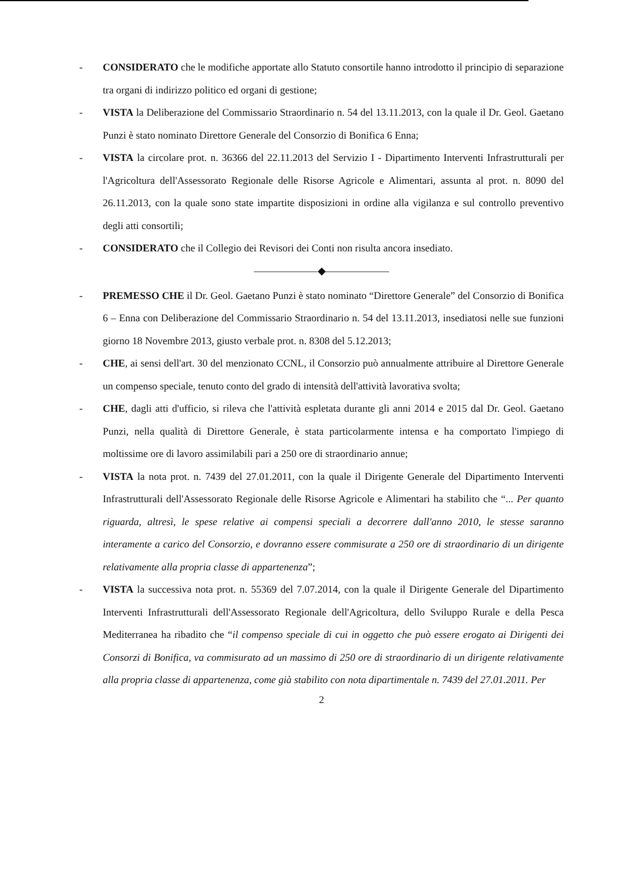- CONSIDERATO che le modifiche apportate allo Statuto consortile hanno introdotto il principio di separazione tra organi di indirizzo politico ed organi di gestione;
- VISTA la Deliberazione del Commissario Straordinario n. 54 del 13.11.2013, con la quale il Dr. Geol. Gaetano Punzi è stato nominato Direttore Generale del Consorzio di Bonifica 6 Enna;
- VISTA la circolare prot. n. 36366 del 22.11.2013 del Servizio I - Dipartimento Interventi Infrastrutturali per l'Agricoltura dell'Assessorato Regionale delle Risorse Agricole e Alimentari, assunta al prot. n. 8090 del 26.11.2013, con la quale sono state impartite disposizioni in ordine alla vigilanza e sul controllo preventivo degli atti consortili;
- CONSIDERATO che il Collegio dei Revisori dei Conti non risulta ancora insediato.
——————◆——————
- PREMESSO CHE il Dr. Geol. Gaetano Punzi è stato nominato “Direttore Generale” del Consorzio di Bonifica 6 – Enna con Deliberazione del Commissario Straordinario n. 54 del 13.11.2013, insediatosi nelle sue funzioni giorno 18 Novembre 2013, giusto verbale prot. n. 8308 del 5.12.2013;
- CHE, ai sensi dell'art. 30 del menzionato CCNL, il Consorzio può annualmente attribuire al Direttore Generale un compenso speciale, tenuto conto del grado di intensità dell'attività lavorativa svolta;
- CHE, dagli atti d'ufficio, si rileva che l'attività espletata durante gli anni 2014 e 2015 dal Dr. Geol. Gaetano Punzi, nella qualità di Direttore Generale, è stata particolarmente intensa e ha comportato l'impiego di moltissime ore di lavoro assimilabili pari a 250 ore di straordinario annue;
- VISTA la nota prot. n. 7439 del 27.01.2011, con la quale il Dirigente Generale del Dipartimento Interventi Infrastrutturali dell'Assessorato Regionale delle Risorse Agricole e Alimentari ha stabilito che “... Per quanto riguarda, altresì, le spese relative ai compensi speciali a decorrere dall'anno 2010, le stesse saranno interamente a carico del Consorzio, e dovranno essere commisurate a 250 ore di straordinario di un dirigente relativamente alla propria classe di appartenenza”;
- VISTA la successiva nota prot. n. 55369 del 7.07.2014, con la quale il Dirigente Generale del Dipartimento Interventi Infrastrutturali dell'Assessorato Regionale dell'Agricoltura, dello Sviluppo Rurale e della Pesca Mediterranea ha ribadito che “il compenso speciale di cui in oggetto che può essere erogato ai Dirigenti dei Consorzi di Bonifica, va commisurato ad un massimo di 250 ore di straordinario di un dirigente relativamente alla propria classe di appartenenza, come già stabilito con nota dipartimentale n. 7439 del 27.01.2011. Per
2